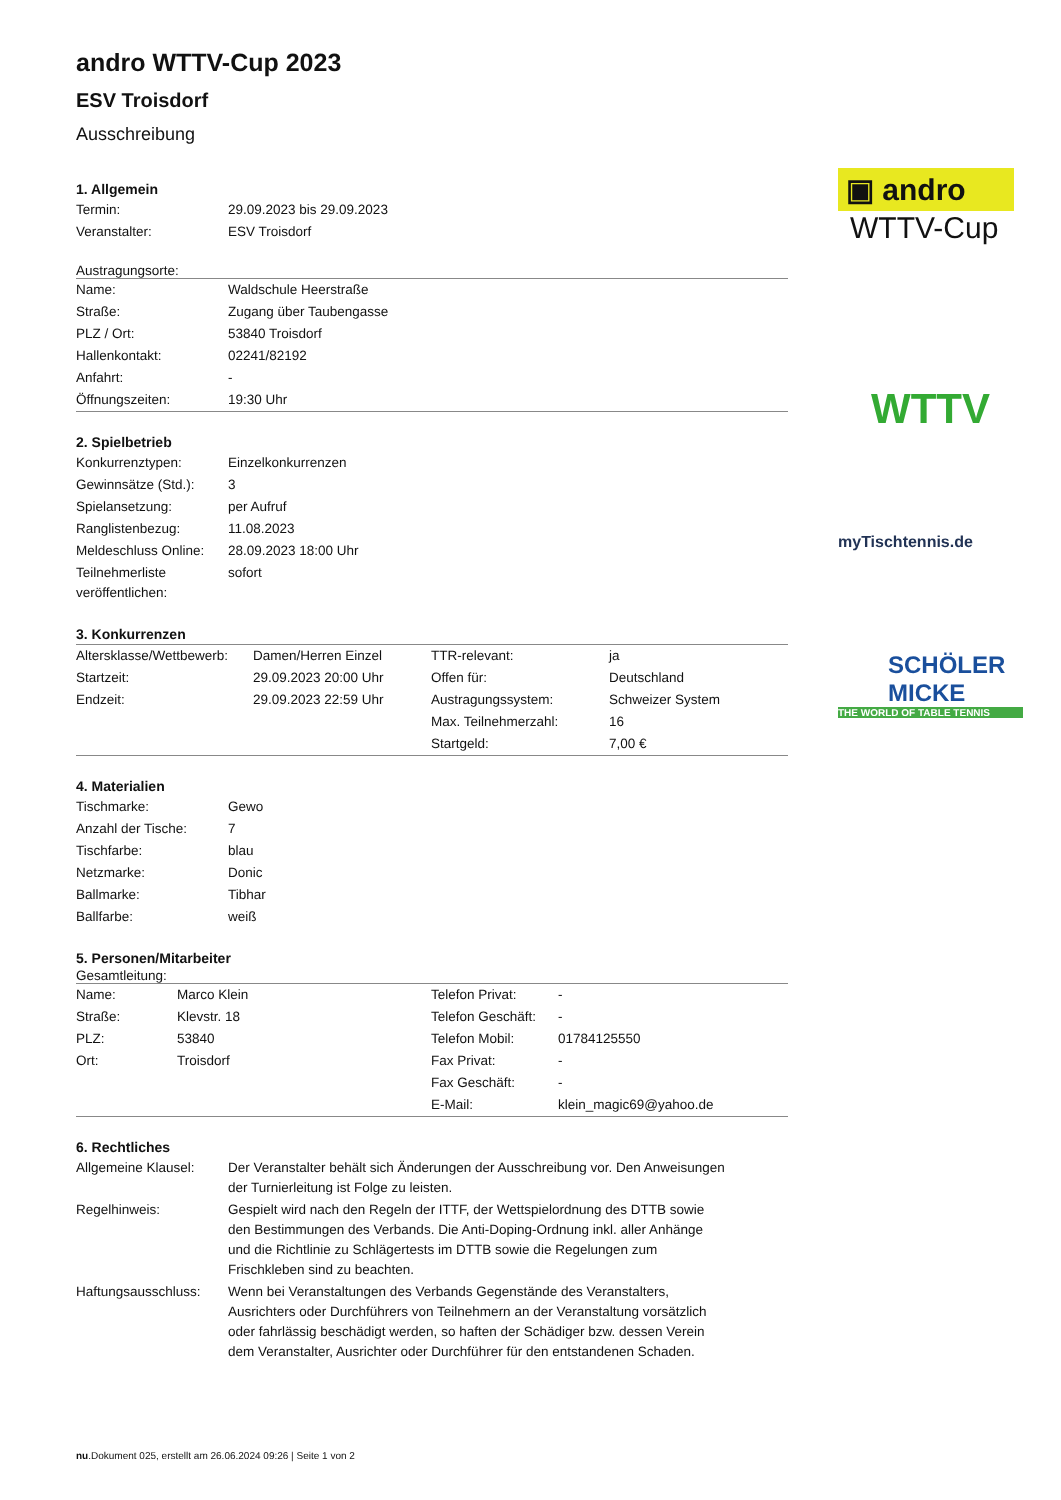andro WTTV-Cup 2023
ESV Troisdorf
Ausschreibung
1. Allgemein
| Termin: | 29.09.2023 bis 29.09.2023 |
| Veranstalter: | ESV Troisdorf |
Austragungsorte:
| Name: | Waldschule Heerstraße |
| Straße: | Zugang über Taubengasse |
| PLZ / Ort: | 53840 Troisdorf |
| Hallenkontakt: | 02241/82192 |
| Anfahrt: | - |
| Öffnungszeiten: | 19:30 Uhr |
2. Spielbetrieb
| Konkurrenztypen: | Einzelkonkurrenzen |
| Gewinnsätze (Std.): | 3 |
| Spielansetzung: | per Aufruf |
| Ranglistenbezug: | 11.08.2023 |
| Meldeschluss Online: | 28.09.2023 18:00 Uhr |
| Teilnehmerliste veröffentlichen: | sofort |
3. Konkurrenzen
| Altersklasse/Wettbewerb: | Damen/Herren Einzel | TTR-relevant: | ja |
| Startzeit: | 29.09.2023 20:00 Uhr | Offen für: | Deutschland |
| Endzeit: | 29.09.2023 22:59 Uhr | Austragungssystem: | Schweizer System |
| | | Max. Teilnehmerzahl: | 16 |
| | | Startgeld: | 7,00 € |
4. Materialien
| Tischmarke: | Gewo |
| Anzahl der Tische: | 7 |
| Tischfarbe: | blau |
| Netzmarke: | Donic |
| Ballmarke: | Tibhar |
| Ballfarbe: | weiß |
5. Personen/Mitarbeiter
Gesamtleitung:
| Name: | Marco Klein | Telefon Privat: | - |
| Straße: | Klevstr. 18 | Telefon Geschäft: | - |
| PLZ: | 53840 | Telefon Mobil: | 01784125550 |
| Ort: | Troisdorf | Fax Privat: | - |
| | | Fax Geschäft: | - |
| | | E-Mail: | klein_magic69@yahoo.de |
6. Rechtliches
| Allgemeine Klausel: | Der Veranstalter behält sich Änderungen der Ausschreibung vor. Den Anweisungen der Turnierleitung ist Folge zu leisten. |
| Regelhinweis: | Gespielt wird nach den Regeln der ITTF, der Wettspielordnung des DTTB sowie den Bestimmungen des Verbands. Die Anti-Doping-Ordnung inkl. aller Anhänge und die Richtlinie zu Schlägertests im DTTB sowie die Regelungen zum Frischkleben sind zu beachten. |
| Haftungsausschluss: | Wenn bei Veranstaltungen des Verbands Gegenstände des Veranstalters, Ausrichters oder Durchführers von Teilnehmern an der Veranstaltung vorsätzlich oder fahrlässig beschädigt werden, so haften der Schädiger bzw. dessen Verein dem Veranstalter, Ausrichter oder Durchführer für den entstandenen Schaden. |
▣ andro
WTTV-Cup
WTTV
myTischtennis.de
SCHÖLER
MICKE
THE WORLD OF TABLE TENNIS
nu.Dokument 025, erstellt am 26.06.2024 09:26 | Seite 1 von 2